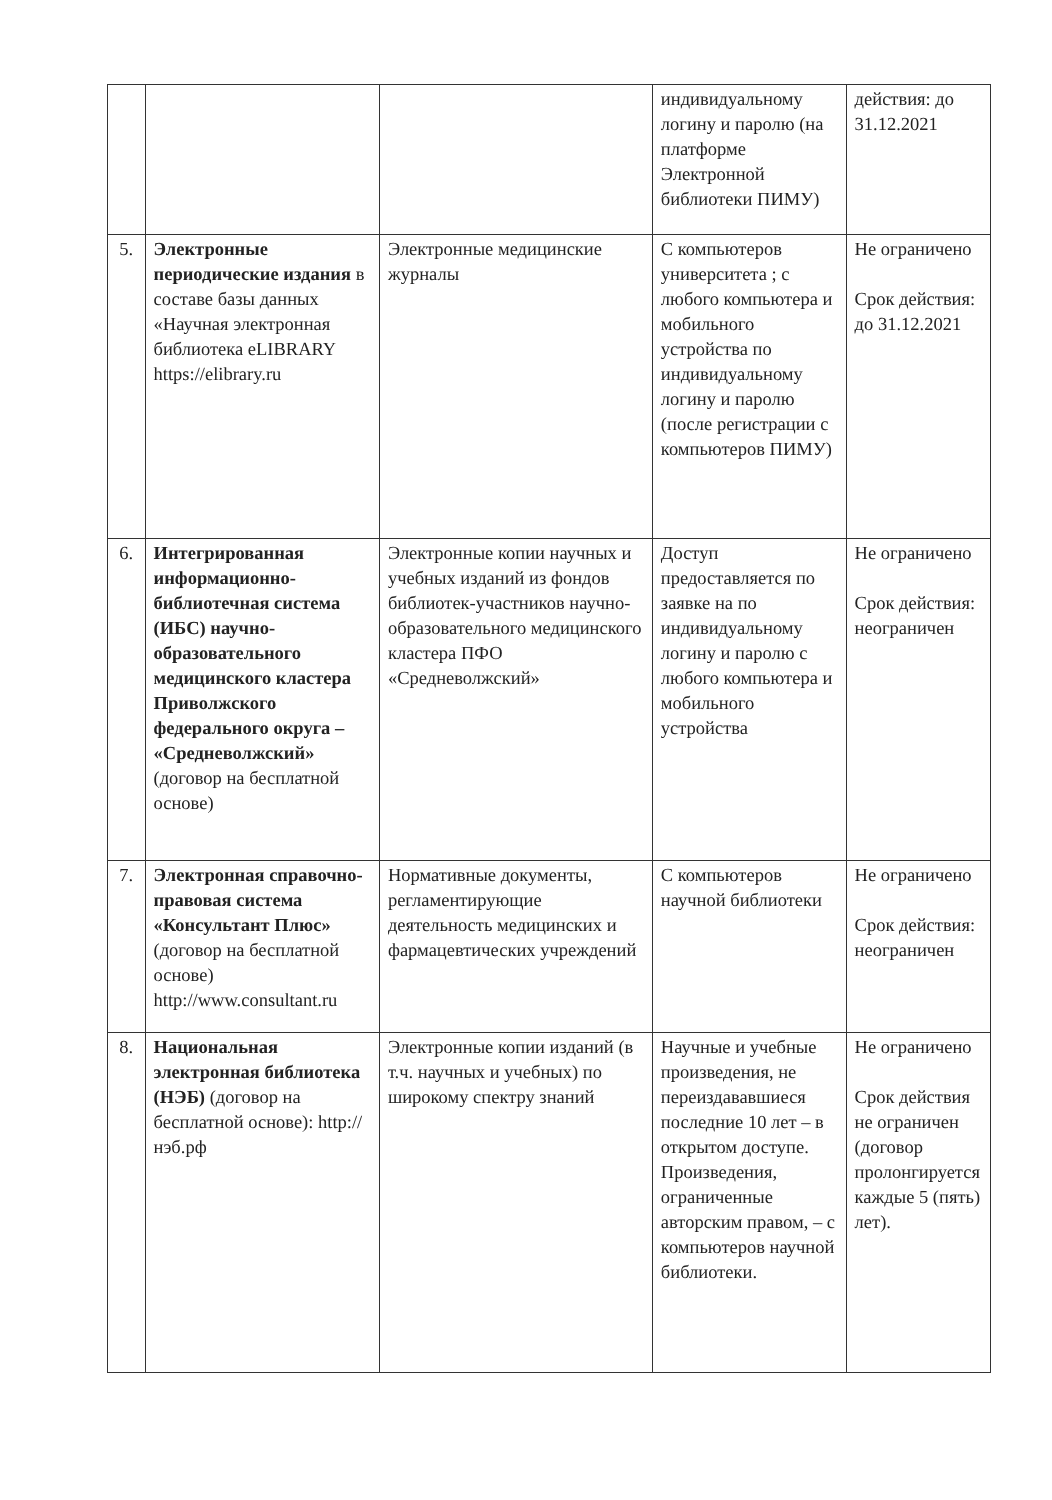| | | | индивидуальному логину и паролю (на платформе Электронной библиотеки ПИМУ) | действия: до 31.12.2021 |
| 5. | Электронные периодические издания в составе базы данных «Научная электронная библиотека eLIBRARY https://elibrary.ru | Электронные медицинские журналы | С компьютеров университета ; с любого компьютера и мобильного устройства по индивидуальному логину и паролю (после регистрации с компьютеров ПИМУ) | Не ограничено Срок действия: до 31.12.2021 |
| 6. | Интегрированная информационно-библиотечная система (ИБС) научно-образовательного медицинского кластера Приволжского федерального округа – «Средневолжский» (договор на бесплатной основе) | Электронные копии научных и учебных изданий из фондов библиотек-участников научно-образовательного медицинского кластера ПФО «Средневолжский» | Доступ предоставляется по заявке на по индивидуальному логину и паролю с любого компьютера и мобильного устройства | Не ограничено Срок действия: неограничен |
| 7. | Электронная справочно-правовая система «Консультант Плюс» (договор на бесплатной основе) http://www.consultant.ru | Нормативные документы, регламентирующие деятельность медицинских и фармацевтических учреждений | С компьютеров научной библиотеки | Не ограничено Срок действия: неограничен |
| 8. | Национальная электронная библиотека (НЭБ) (договор на бесплатной основе): http://нэб.рф | Электронные копии изданий (в т.ч. научных и учебных) по широкому спектру знаний | Научные и учебные произведения, не переиздававшиеся последние 10 лет – в открытом доступе. Произведения, ограниченные авторским правом, – с компьютеров научной библиотеки. | Не ограничено Срок действия не ограничен (договор пролонгируется каждые 5 (пять) лет). |